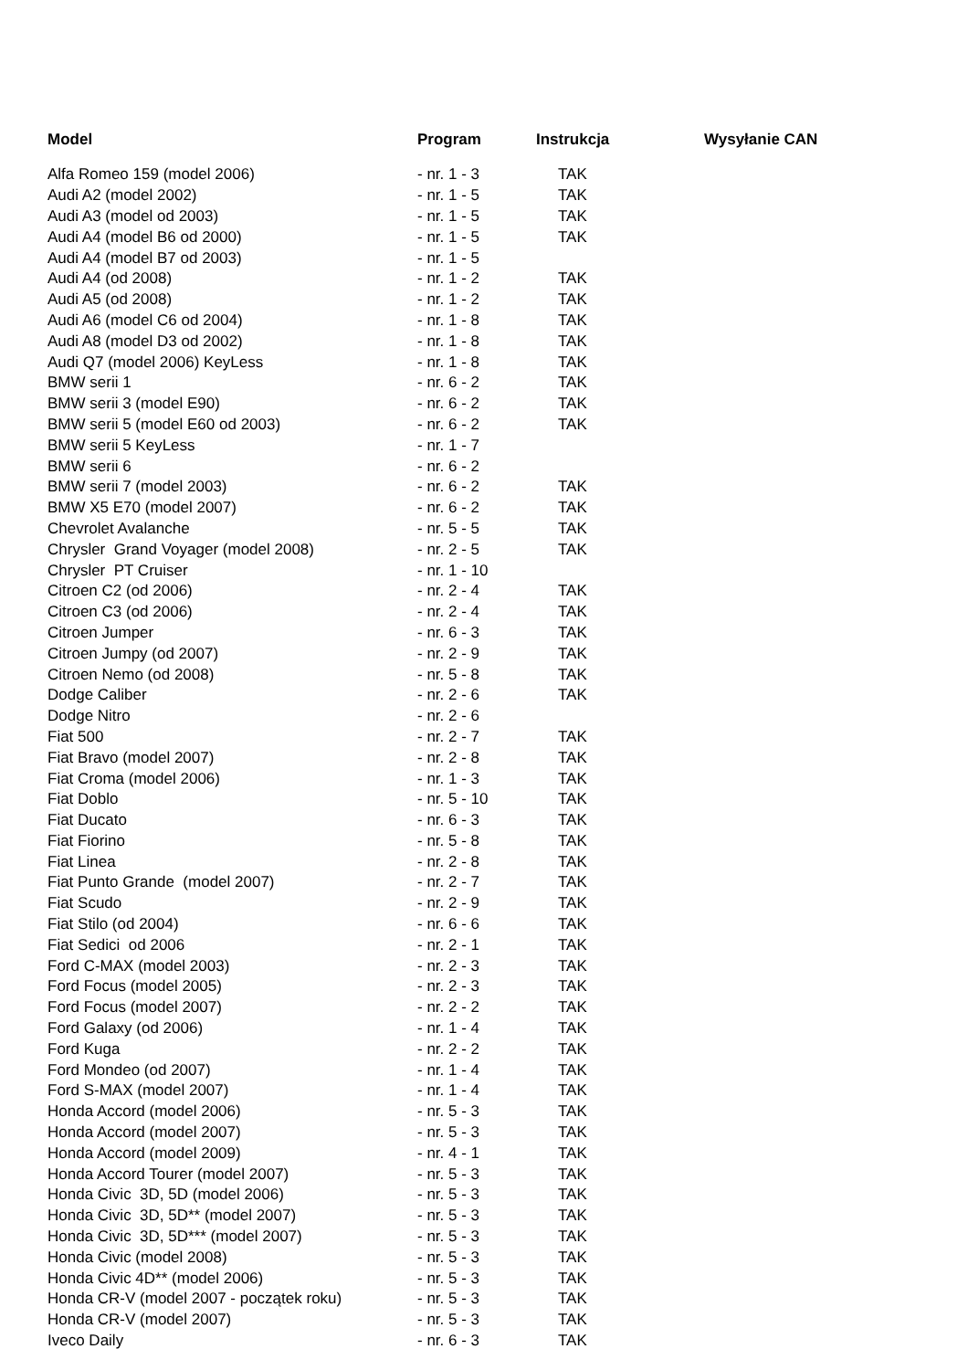| Model | Program | Instrukcja | Wysyłanie CAN |
| --- | --- | --- | --- |
| Alfa Romeo 159 (model 2006) | - nr. 1 - 3 | TAK | |
| Audi A2 (model 2002) | - nr. 1 - 5 | TAK | |
| Audi A3 (model od 2003) | - nr. 1 - 5 | TAK | |
| Audi A4 (model B6 od 2000) | - nr. 1 - 5 | TAK | |
| Audi A4 (model B7 od 2003) | - nr. 1 - 5 | | |
| Audi A4 (od 2008) | - nr. 1 - 2 | TAK | |
| Audi A5 (od 2008) | - nr. 1 - 2 | TAK | |
| Audi A6 (model C6 od 2004) | - nr. 1 - 8 | TAK | |
| Audi A8 (model D3 od 2002) | - nr. 1 - 8 | TAK | |
| Audi Q7 (model 2006) KeyLess | - nr. 1 - 8 | TAK | |
| BMW serii 1 | - nr. 6 - 2 | TAK | |
| BMW serii 3 (model E90) | - nr. 6 - 2 | TAK | |
| BMW serii 5 (model E60 od 2003) | - nr. 6 - 2 | TAK | |
| BMW serii 5 KeyLess | - nr. 1 - 7 | | |
| BMW serii 6 | - nr. 6 - 2 | | |
| BMW serii 7 (model 2003) | - nr. 6 - 2 | TAK | |
| BMW X5 E70 (model 2007) | - nr. 6 - 2 | TAK | |
| Chevrolet Avalanche | - nr. 5 - 5 | TAK | |
| Chrysler Grand Voyager (model 2008) | - nr. 2 - 5 | TAK | |
| Chrysler PT Cruiser | - nr. 1 - 10 | | |
| Citroen C2 (od 2006) | - nr. 2 - 4 | TAK | |
| Citroen C3 (od 2006) | - nr. 2 - 4 | TAK | |
| Citroen Jumper | - nr. 6 - 3 | TAK | |
| Citroen Jumpy (od 2007) | - nr. 2 - 9 | TAK | |
| Citroen Nemo (od 2008) | - nr. 5 - 8 | TAK | |
| Dodge Caliber | - nr. 2 - 6 | TAK | |
| Dodge Nitro | - nr. 2 - 6 | | |
| Fiat 500 | - nr. 2 - 7 | TAK | |
| Fiat Bravo (model 2007) | - nr. 2 - 8 | TAK | |
| Fiat Croma (model 2006) | - nr. 1 - 3 | TAK | |
| Fiat Doblo | - nr. 5 - 10 | TAK | |
| Fiat Ducato | - nr. 6 - 3 | TAK | |
| Fiat Fiorino | - nr. 5 - 8 | TAK | |
| Fiat Linea | - nr. 2 - 8 | TAK | |
| Fiat Punto Grande (model 2007) | - nr. 2 - 7 | TAK | |
| Fiat Scudo | - nr. 2 - 9 | TAK | |
| Fiat Stilo (od 2004) | - nr. 6 - 6 | TAK | |
| Fiat Sedici od 2006 | - nr. 2 - 1 | TAK | |
| Ford C-MAX (model 2003) | - nr. 2 - 3 | TAK | |
| Ford Focus (model 2005) | - nr. 2 - 3 | TAK | |
| Ford Focus (model 2007) | - nr. 2 - 2 | TAK | |
| Ford Galaxy (od 2006) | - nr. 1 - 4 | TAK | |
| Ford Kuga | - nr. 2 - 2 | TAK | |
| Ford Mondeo (od 2007) | - nr. 1 - 4 | TAK | |
| Ford S-MAX (model 2007) | - nr. 1 - 4 | TAK | |
| Honda Accord (model 2006) | - nr. 5 - 3 | TAK | |
| Honda Accord (model 2007) | - nr. 5 - 3 | TAK | |
| Honda Accord (model 2009) | - nr. 4 - 1 | TAK | |
| Honda Accord Tourer (model 2007) | - nr. 5 - 3 | TAK | |
| Honda Civic 3D, 5D (model 2006) | - nr. 5 - 3 | TAK | |
| Honda Civic 3D, 5D** (model 2007) | - nr. 5 - 3 | TAK | |
| Honda Civic 3D, 5D*** (model 2007) | - nr. 5 - 3 | TAK | |
| Honda Civic (model 2008) | - nr. 5 - 3 | TAK | |
| Honda Civic 4D** (model 2006) | - nr. 5 - 3 | TAK | |
| Honda CR-V (model 2007 - początek roku) | - nr. 5 - 3 | TAK | |
| Honda CR-V (model 2007) | - nr. 5 - 3 | TAK | |
| Iveco Daily | - nr. 6 - 3 | TAK | |